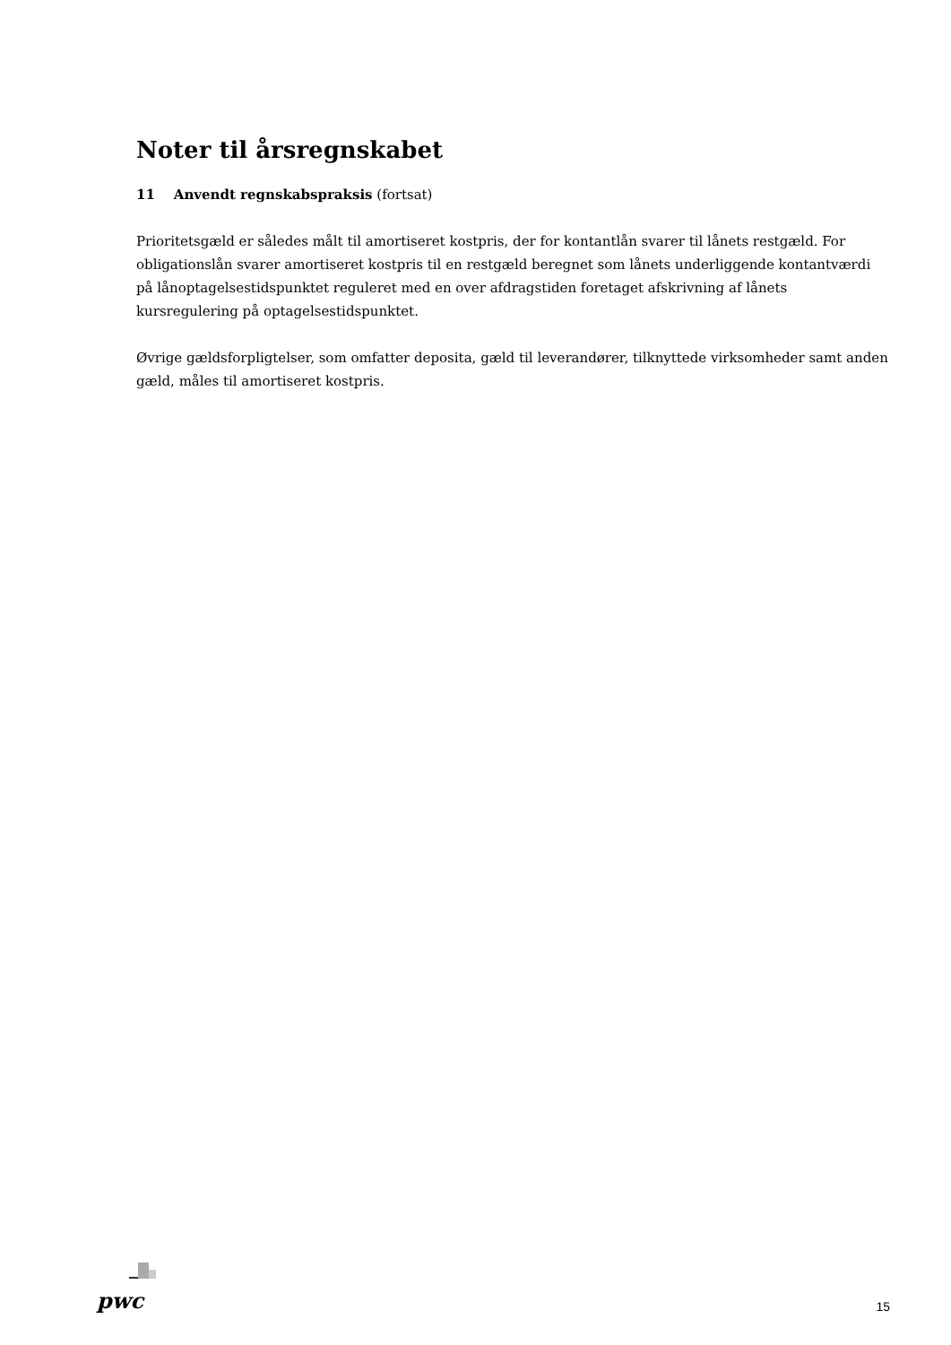Noter til årsregnskabet
11 Anvendt regnskabspraksis (fortsat)
Prioritetsgæld er således målt til amortiseret kostpris, der for kontantlån svarer til lånets restgæld. For obligationslån svarer amortiseret kostpris til en restgæld beregnet som lånets underliggende kontantværdi på lånoptagelsestidspunktet reguleret med en over afdragstiden foretaget afskrivning af lånets kursregulering på optagelsestidspunktet.
Øvrige gældsforpligtelser, som omfatter deposita, gæld til leverandører, tilknyttede virksomheder samt anden gæld, måles til amortiseret kostpris.
pwc
15